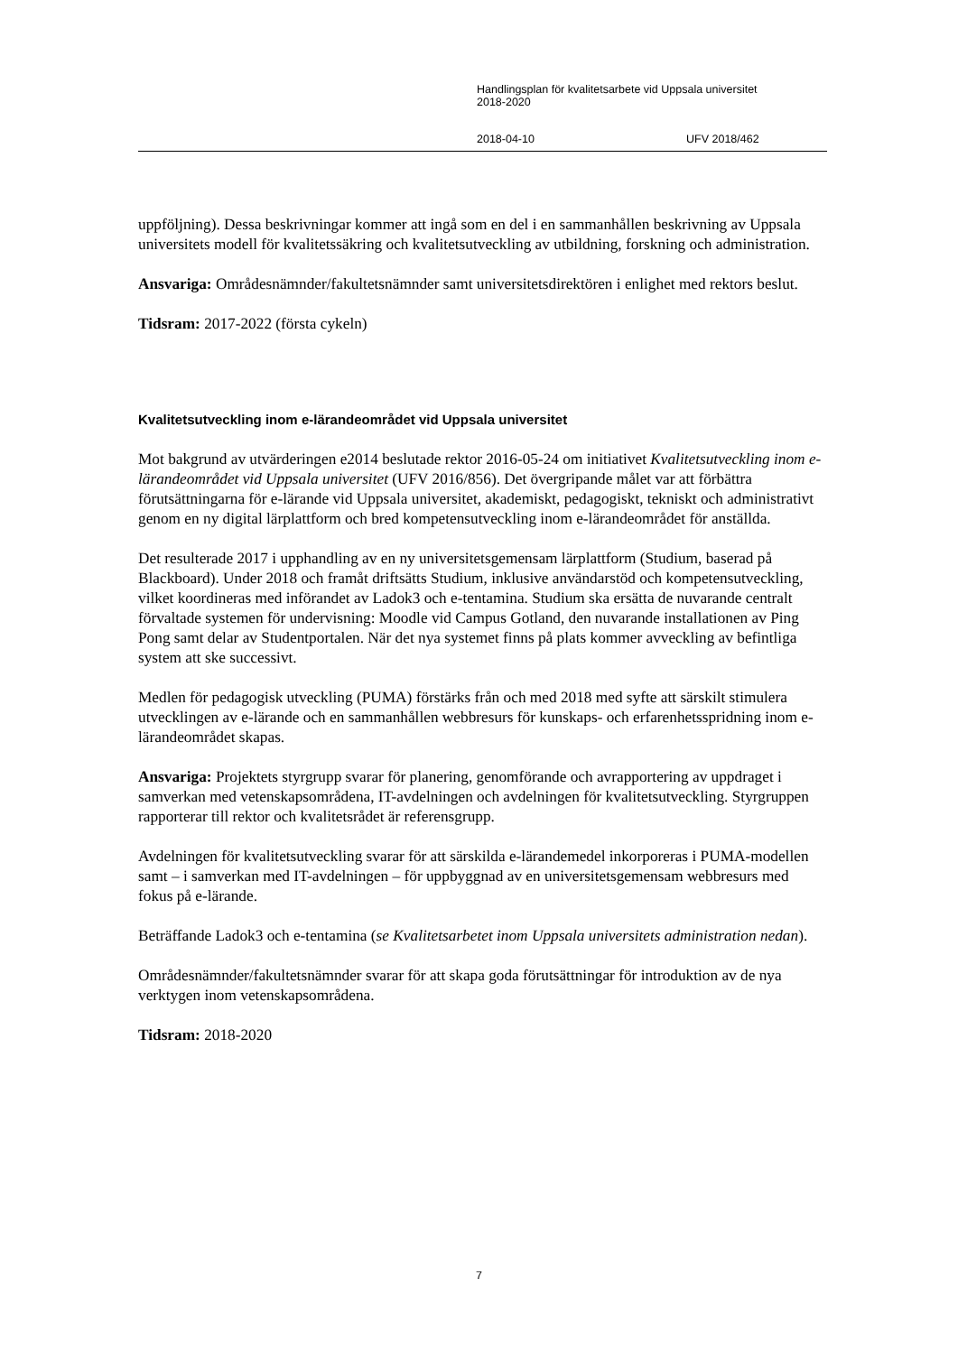Handlingsplan för kvalitetsarbete vid Uppsala universitet
2018-2020
2018-04-10 UFV 2018/462
uppföljning). Dessa beskrivningar kommer att ingå som en del i en sammanhållen beskrivning av Uppsala universitets modell för kvalitetssäkring och kvalitetsutveckling av utbildning, forskning och administration.
Ansvariga: Områdesnämnder/fakultetsnämnder samt universitetsdirektören i enlighet med rektors beslut.
Tidsram: 2017-2022 (första cykeln)
Kvalitetsutveckling inom e-lärandeområdet vid Uppsala universitet
Mot bakgrund av utvärderingen e2014 beslutade rektor 2016-05-24 om initiativet Kvalitetsutveckling inom e-lärandeområdet vid Uppsala universitet (UFV 2016/856). Det övergripande målet var att förbättra förutsättningarna för e-lärande vid Uppsala universitet, akademiskt, pedagogiskt, tekniskt och administrativt genom en ny digital lärplattform och bred kompetensutveckling inom e-lärandeområdet för anställda.
Det resulterade 2017 i upphandling av en ny universitetsgemensam lärplattform (Studium, baserad på Blackboard). Under 2018 och framåt driftsätts Studium, inklusive användarstöd och kompetensutveckling, vilket koordineras med införandet av Ladok3 och e-tentamina. Studium ska ersätta de nuvarande centralt förvaltade systemen för undervisning: Moodle vid Campus Gotland, den nuvarande installationen av Ping Pong samt delar av Studentportalen. När det nya systemet finns på plats kommer avveckling av befintliga system att ske successivt.
Medlen för pedagogisk utveckling (PUMA) förstärks från och med 2018 med syfte att särskilt stimulera utvecklingen av e-lärande och en sammanhållen webbresurs för kunskaps- och erfarenhetsspridning inom e-lärandeområdet skapas.
Ansvariga: Projektets styrgrupp svarar för planering, genomförande och avrapportering av uppdraget i samverkan med vetenskapsområdena, IT-avdelningen och avdelningen för kvalitetsutveckling. Styrgruppen rapporterar till rektor och kvalitetsrådet är referensgrupp.
Avdelningen för kvalitetsutveckling svarar för att särskilda e-lärandemedel inkorporeras i PUMA-modellen samt – i samverkan med IT-avdelningen – för uppbyggnad av en universitetsgemensam webbresurs med fokus på e-lärande.
Beträffande Ladok3 och e-tentamina (se Kvalitetsarbetet inom Uppsala universitets administration nedan).
Områdesnämnder/fakultetsnämnder svarar för att skapa goda förutsättningar för introduktion av de nya verktygen inom vetenskapsområdena.
Tidsram: 2018-2020
7